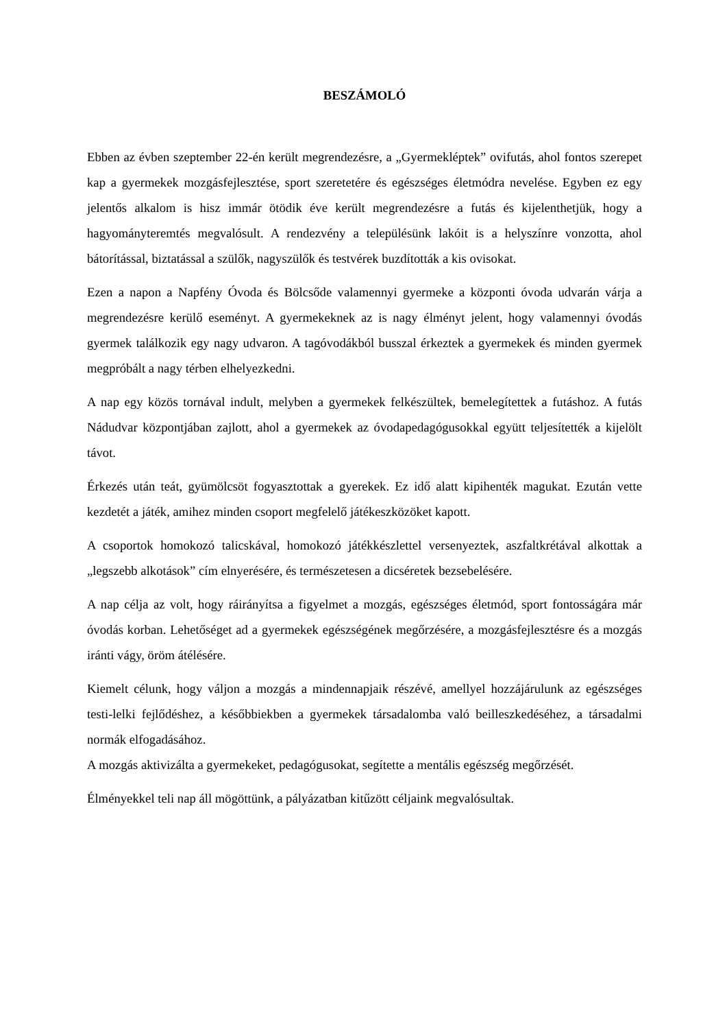BESZÁMOLÓ
Ebben az évben szeptember 22-én került megrendezésre, a „Gyermekléptek” ovifutás, ahol fontos szerepet kap a gyermekek mozgásfejlesztése, sport szeretetére és egészséges életmódra nevelése. Egyben ez egy jelentős alkalom is hisz immár ötödik éve került megrendezésre a futás és kijelenthetjük, hogy a hagyományteremtés megvalósult. A rendezvény a településünk lakóit is a helyszínre vonzotta, ahol bátorítással, biztatással a szülők, nagyszülők és testvérek buzdították a kis ovisokat.
Ezen a napon a Napfény Óvoda és Bölcsőde valamennyi gyermeke a központi óvoda udvarán várja a megrendezésre kerülő eseményt. A gyermekeknek az is nagy élményt jelent, hogy valamennyi óvodás gyermek találkozik egy nagy udvaron. A tagóvodákból busszal érkeztek a gyermekek és minden gyermek megpróbált a nagy térben elhelyezkedni.
A nap egy közös tornával indult, melyben a gyermekek felkészültek, bemelegítettek a futáshoz. A futás Nádudvar központjában zajlott, ahol a gyermekek az óvodapedagógusokkal együtt teljesítették a kijelölt távot.
Érkezés után teát, gyümölcsöt fogyasztottak a gyerekek. Ez idő alatt kipihenték magukat. Ezután vette kezdetét a játék, amihez minden csoport megfelelő játékeszközöket kapott.
A csoportok homokozó talicskával, homokozó játékkészlettel versenyeztek, aszfaltkrétával alkottak a „legszebb alkotások” cím elnyerésére, és természetesen a dicséretek bezsebelésére.
A nap célja az volt, hogy ráirányítsa a figyelmet a mozgás, egészséges életmód, sport fontosságára már óvodás korban. Lehetőséget ad a gyermekek egészségének megőrzésére, a mozgásfejlesztésre és a mozgás iránti vágy, öröm átélésére.
Kiemelt célunk, hogy váljon a mozgás a mindennapjaik részévé, amellyel hozzájárulunk az egészséges testi-lelki fejlődéshez, a későbbiekben a gyermekek társadalomba való beilleszkedéséhez, a társadalmi normák elfogadásához.
A mozgás aktivizálta a gyermekeket, pedagógusokat, segítette a mentális egészség megőrzését.
Élményekkel teli nap áll mögöttünk, a pályázatban kitűzött céljaink megvalósultak.